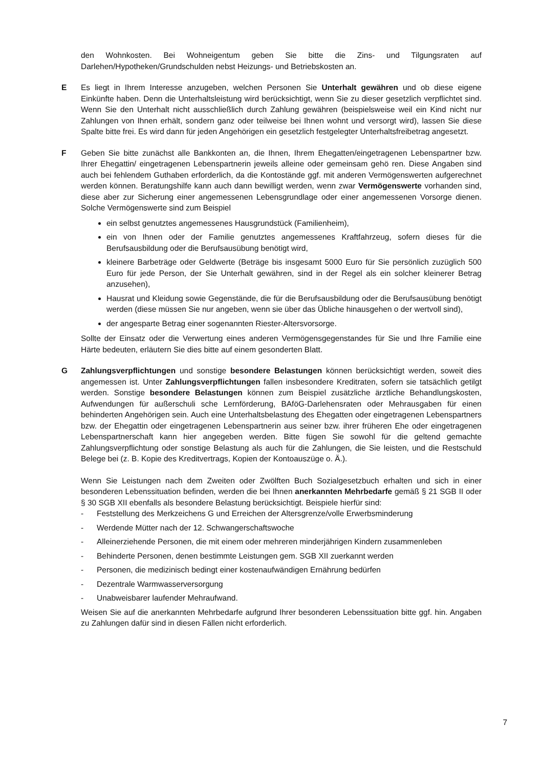den Wohnkosten. Bei Wohneigentum geben Sie bitte die Zins- und Tilgungsraten auf Darlehen/Hypotheken/Grundschulden nebst Heizungs- und Betriebskosten an.
E Es liegt in Ihrem Interesse anzugeben, welchen Personen Sie Unterhalt gewähren und ob diese eigene Einkünfte haben. Denn die Unterhaltsleistung wird berücksichtigt, wenn Sie zu dieser gesetzlich verpflichtet sind. Wenn Sie den Unterhalt nicht ausschließlich durch Zahlung gewähren (beispielsweise weil ein Kind nicht nur Zahlungen von Ihnen erhält, sondern ganz oder teilweise bei Ihnen wohnt und versorgt wird), lassen Sie diese Spalte bitte frei. Es wird dann für jeden Angehörigen ein gesetzlich festgelegter Unterhaltsfreibetrag angesetzt.
F Geben Sie bitte zunächst alle Bankkonten an, die Ihnen, Ihrem Ehegatten/eingetragenen Lebenspartner bzw. Ihrer Ehegattin/ eingetragenen Lebenspartnerin jeweils alleine oder gemeinsam gehö ren. Diese Angaben sind auch bei fehlendem Guthaben erforderlich, da die Kontostände ggf. mit anderen Vermögenswerten aufgerechnet werden können. Beratungshilfe kann auch dann bewilligt werden, wenn zwar Vermögenswerte vorhanden sind, diese aber zur Sicherung einer angemessenen Lebensgrundlage oder einer angemessenen Vorsorge dienen. Solche Vermögenswerte sind zum Beispiel
ein selbst genutztes angemessenes Hausgrundstück (Familienheim),
ein von Ihnen oder der Familie genutztes angemessenes Kraftfahrzeug, sofern dieses für die Berufsausbildung oder die Berufsausübung benötigt wird,
kleinere Barbeträge oder Geldwerte (Beträge bis insgesamt 5000 Euro für Sie persönlich zuzüglich 500 Euro für jede Person, der Sie Unterhalt gewähren, sind in der Regel als ein solcher kleinerer Betrag anzusehen),
Hausrat und Kleidung sowie Gegenstände, die für die Berufsausbildung oder die Berufsausübung benötigt werden (diese müssen Sie nur angeben, wenn sie über das Übliche hinausgehen o der wertvoll sind),
der angesparte Betrag einer sogenannten Riester-Altersvorsorge.
Sollte der Einsatz oder die Verwertung eines anderen Vermögensgegenstandes für Sie und Ihre Familie eine Härte bedeuten, erläutern Sie dies bitte auf einem gesonderten Blatt.
G Zahlungsverpflichtungen und sonstige besondere Belastungen können berücksichtigt werden, soweit dies angemessen ist. Unter Zahlungsverpflichtungen fallen insbesondere Kreditraten, sofern sie tatsächlich getilgt werden. Sonstige besondere Belastungen können zum Beispiel zusätzliche ärztliche Behandlungskosten, Aufwendungen für außerschuli sche Lernförderung, BAföG-Darlehensraten oder Mehrausgaben für einen behinderten Angehörigen sein. Auch eine Unterhaltsbelastung des Ehegatten oder eingetragenen Lebenspartners bzw. der Ehegattin oder eingetragenen Lebenspartnerin aus seiner bzw. ihrer früheren Ehe oder eingetragenen Lebenspartnerschaft kann hier angegeben werden. Bitte fügen Sie sowohl für die geltend gemachte Zahlungsverpflichtung oder sonstige Belastung als auch für die Zahlungen, die Sie leisten, und die Restschuld Belege bei (z. B. Kopie des Kreditvertrags, Kopien der Kontoauszüge o. Ä.).
Wenn Sie Leistungen nach dem Zweiten oder Zwölften Buch Sozialgesetzbuch erhalten und sich in einer besonderen Lebenssituation befinden, werden die bei Ihnen anerkannten Mehrbedarfe gemäß § 21 SGB II oder § 30 SGB XII ebenfalls als besondere Belastung berücksichtigt. Beispiele hierfür sind:
- Feststellung des Merkzeichens G und Erreichen der Altersgrenze/volle Erwerbsminderung
- Werdende Mütter nach der 12. Schwangerschaftswoche
- Alleinerziehende Personen, die mit einem oder mehreren minderjährigen Kindern zusammenleben
- Behinderte Personen, denen bestimmte Leistungen gem. SGB XII zuerkannt werden
- Personen, die medizinisch bedingt einer kostenaufwändigen Ernährung bedürfen
- Dezentrale Warmwasserversorgung
- Unabweisbarer laufender Mehraufwand.
Weisen Sie auf die anerkannten Mehrbedarfe aufgrund Ihrer besonderen Lebenssituation bitte ggf. hin. Angaben zu Zahlungen dafür sind in diesen Fällen nicht erforderlich.
7